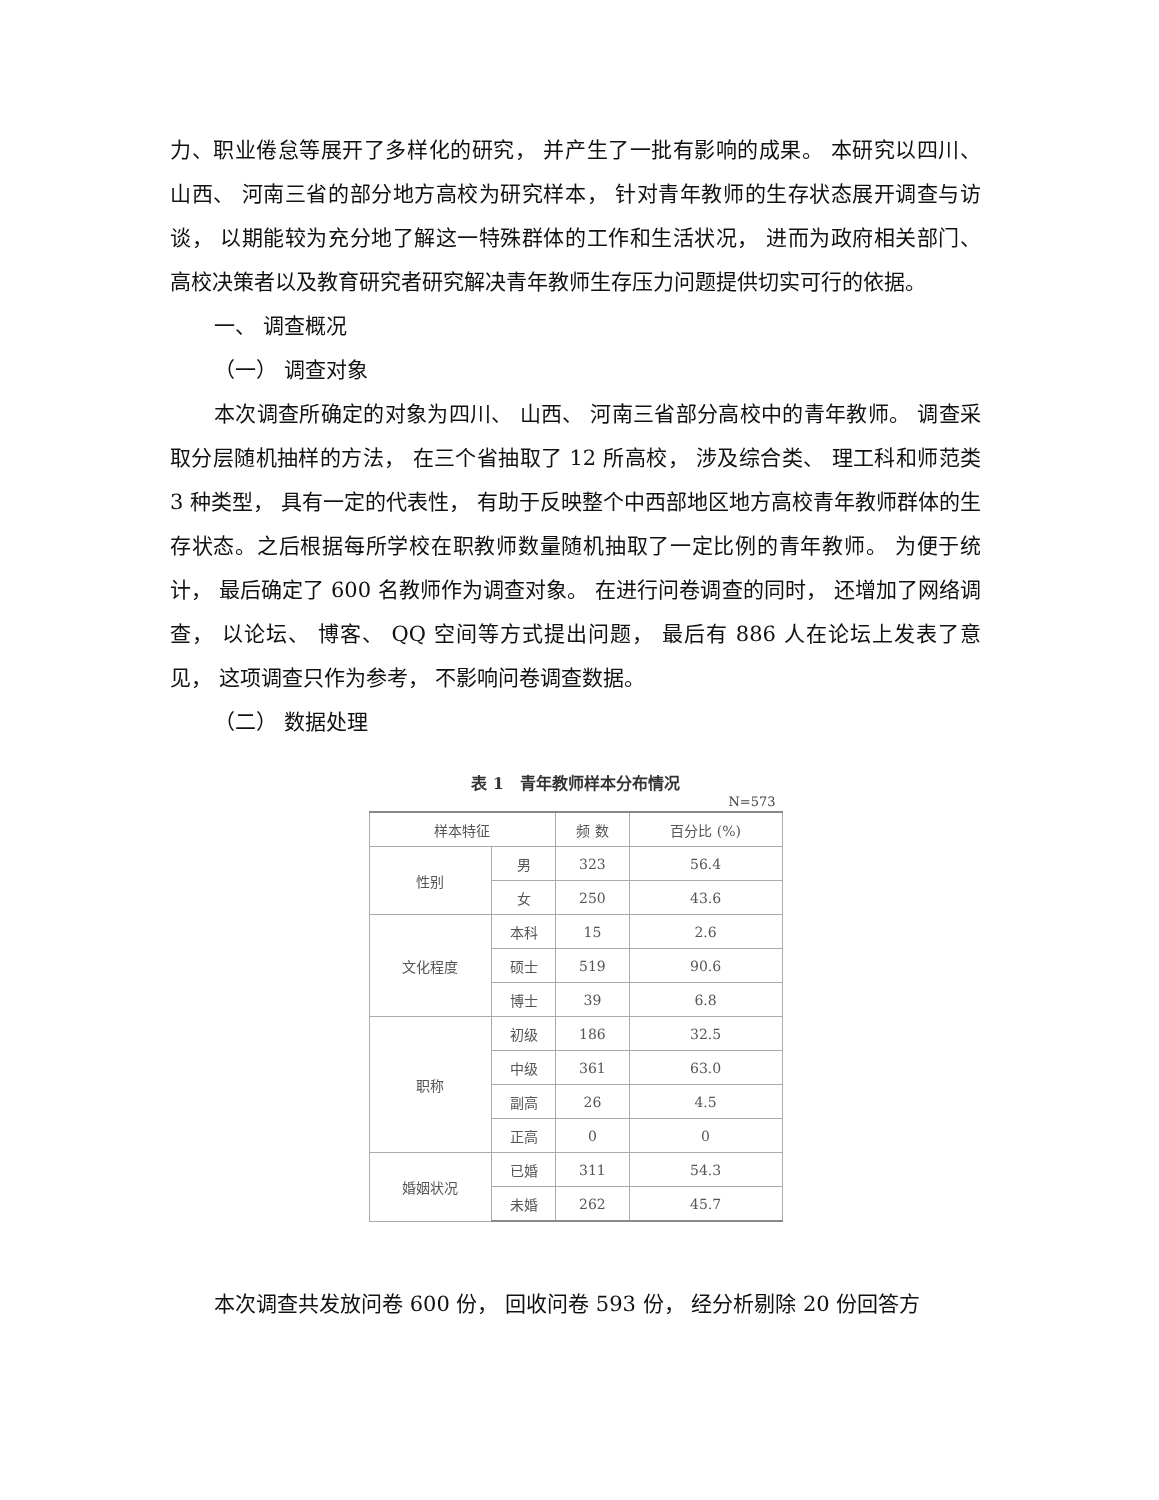力、职业倦怠等展开了多样化的研究， 并产生了一批有影响的成果。 本研究以四川、 山西、 河南三省的部分地方高校为研究样本， 针对青年教师的生存状态展开调查与访谈， 以期能较为充分地了解这一特殊群体的工作和生活状况， 进而为政府相关部门、高校决策者以及教育研究者研究解决青年教师生存压力问题提供切实可行的依据。
一、 调查概况
（一） 调查对象
本次调查所确定的对象为四川、 山西、 河南三省部分高校中的青年教师。 调查采取分层随机抽样的方法， 在三个省抽取了 12 所高校， 涉及综合类、 理工科和师范类 3 种类型， 具有一定的代表性， 有助于反映整个中西部地区地方高校青年教师群体的生存状态。之后根据每所学校在职教师数量随机抽取了一定比例的青年教师。 为便于统计， 最后确定了 600 名教师作为调查对象。 在进行问卷调查的同时， 还增加了网络调查， 以论坛、 博客、 QQ 空间等方式提出问题， 最后有 886 人在论坛上发表了意见， 这项调查只作为参考， 不影响问卷调查数据。
（二） 数据处理
表 1　青年教师样本分布情况
N=573
| 样本特征 | | 频 数 | 百分比 (%) |
| --- | --- | --- | --- |
| 性别 | 男 | 323 | 56.4 |
| | 女 | 250 | 43.6 |
| 文化程度 | 本科 | 15 | 2.6 |
| | 硕士 | 519 | 90.6 |
| | 博士 | 39 | 6.8 |
| 职称 | 初级 | 186 | 32.5 |
| | 中级 | 361 | 63.0 |
| | 副高 | 26 | 4.5 |
| | 正高 | 0 | 0 |
| 婚姻状况 | 已婚 | 311 | 54.3 |
| | 未婚 | 262 | 45.7 |
本次调查共发放问卷 600 份， 回收问卷 593 份， 经分析剔除 20 份回答方